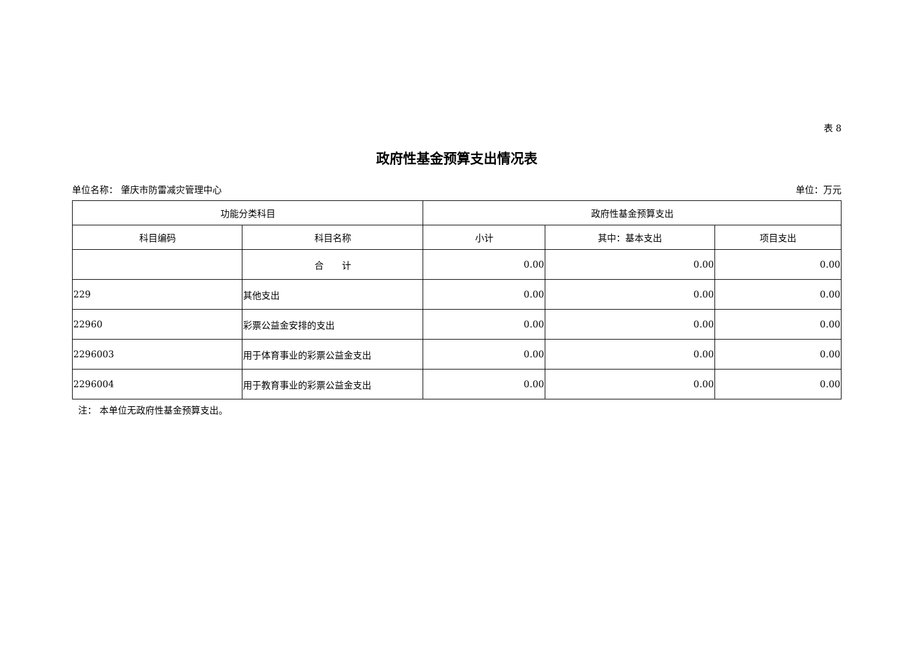表 8
政府性基金预算支出情况表
单位名称： 肇庆市防雷减灾管理中心 单位：万元
| 功能分类科目 | | 政府性基金预算支出 | | |
| --- | --- | --- | --- | --- |
| 科目编码 | 科目名称 | 小计 | 其中：基本支出 | 项目支出 |
| | 合 计 | 0.00 | 0.00 | 0.00 |
| 229 | 其他支出 | 0.00 | 0.00 | 0.00 |
| 22960 | 彩票公益金安排的支出 | 0.00 | 0.00 | 0.00 |
| 2296003 | 用于体育事业的彩票公益金支出 | 0.00 | 0.00 | 0.00 |
| 2296004 | 用于教育事业的彩票公益金支出 | 0.00 | 0.00 | 0.00 |
注： 本单位无政府性基金预算支出。